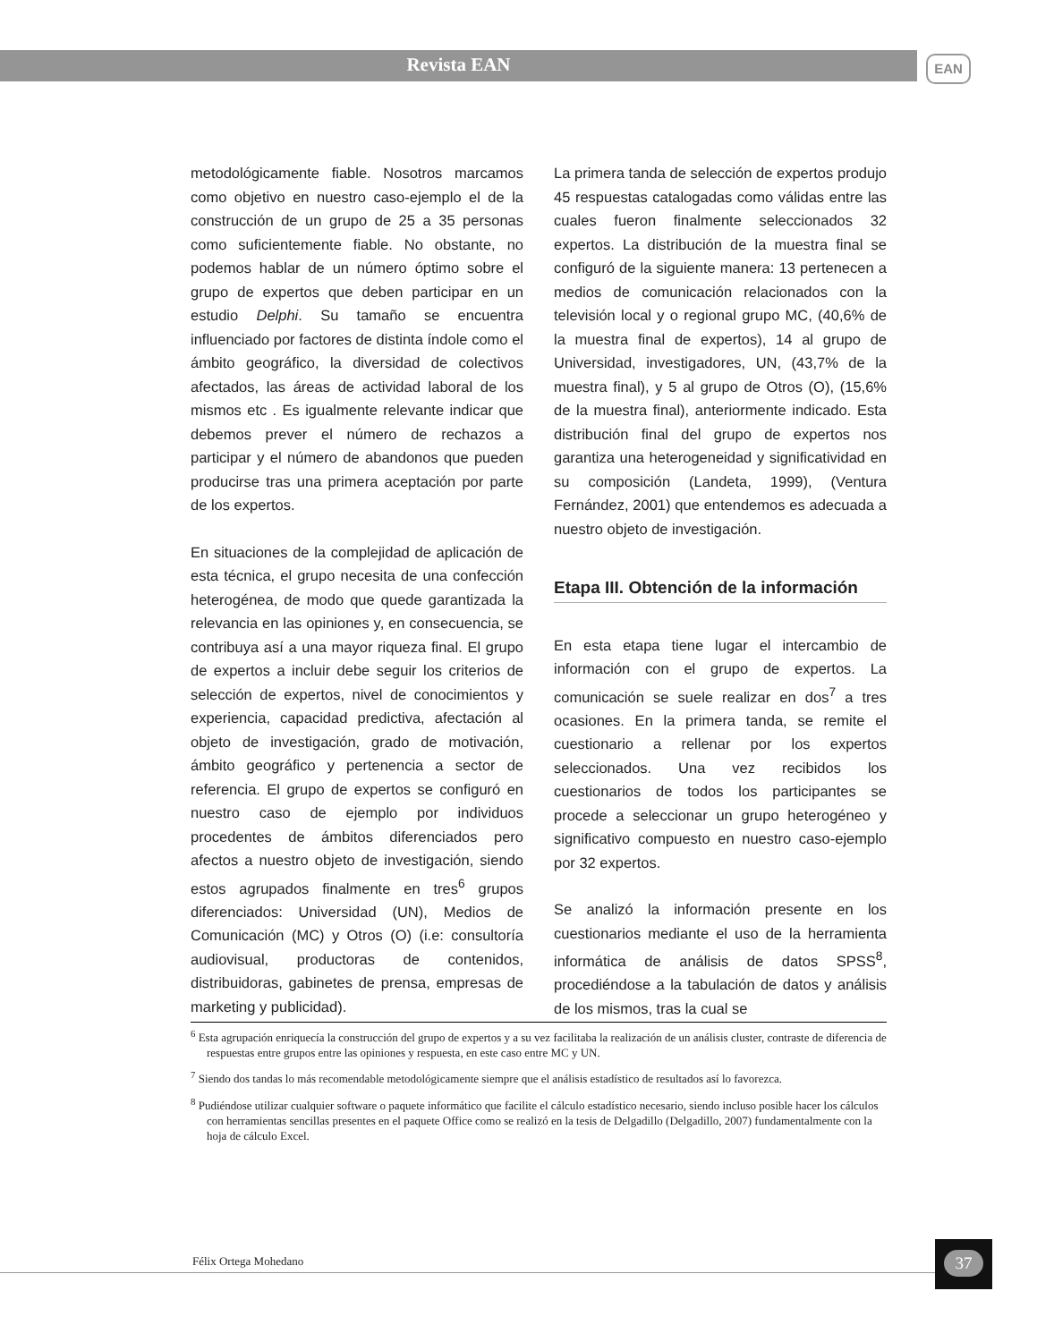Revista EAN
EAN
metodológicamente fiable. Nosotros marcamos como objetivo en nuestro caso-ejemplo el de la construcción de un grupo de 25 a 35 personas como suficientemente fiable. No obstante, no podemos hablar de un número óptimo sobre el grupo de expertos que deben participar en un estudio Delphi. Su tamaño se encuentra influenciado por factores de distinta índole como el ámbito geográfico, la diversidad de colectivos afectados, las áreas de actividad laboral de los mismos etc . Es igualmente relevante indicar que debemos prever el número de rechazos a participar y el número de abandonos que pueden producirse tras una primera aceptación por parte de los expertos.
En situaciones de la complejidad de aplicación de esta técnica, el grupo necesita de una confección heterogénea, de modo que quede garantizada la relevancia en las opiniones y, en consecuencia, se contribuya así a una mayor riqueza final. El grupo de expertos a incluir debe seguir los criterios de selección de expertos, nivel de conocimientos y experiencia, capacidad predictiva, afectación al objeto de investigación, grado de motivación, ámbito geográfico y pertenencia a sector de referencia. El grupo de expertos se configuró en nuestro caso de ejemplo por individuos procedentes de ámbitos diferenciados pero afectos a nuestro objeto de investigación, siendo estos agrupados finalmente en tres<sup>6</sup> grupos diferenciados: Universidad (UN), Medios de Comunicación (MC) y Otros (O) (i.e: consultoría audiovisual, productoras de contenidos, distribuidoras, gabinetes de prensa, empresas de marketing y publicidad).
La primera tanda de selección de expertos produjo 45 respuestas catalogadas como válidas entre las cuales fueron finalmente seleccionados 32 expertos. La distribución de la muestra final se configuró de la siguiente manera: 13 pertenecen a medios de comunicación relacionados con la televisión local y o regional grupo MC, (40,6% de la muestra final de expertos), 14 al grupo de Universidad, investigadores, UN, (43,7% de la muestra final), y 5 al grupo de Otros (O), (15,6% de la muestra final), anteriormente indicado. Esta distribución final del grupo de expertos nos garantiza una heterogeneidad y significatividad en su composición (Landeta, 1999), (Ventura Fernández, 2001) que entendemos es adecuada a nuestro objeto de investigación.
Etapa III. Obtención de la información
En esta etapa tiene lugar el intercambio de información con el grupo de expertos. La comunicación se suele realizar en dos<sup>7</sup> a tres ocasiones. En la primera tanda, se remite el cuestionario a rellenar por los expertos seleccionados. Una vez recibidos los cuestionarios de todos los participantes se procede a seleccionar un grupo heterogéneo y significativo compuesto en nuestro caso-ejemplo por 32 expertos.
Se analizó la información presente en los cuestionarios mediante el uso de la herramienta informática de análisis de datos SPSS<sup>8</sup>, procediéndose a la tabulación de datos y análisis de los mismos, tras la cual se
<sup>6</sup> Esta agrupación enriquecía la construcción del grupo de expertos y a su vez facilitaba la realización de un análisis cluster, contraste de diferencia de respuestas entre grupos entre las opiniones y respuesta, en este caso entre MC y UN.
<sup>7</sup> Siendo dos tandas lo más recomendable metodológicamente siempre que el análisis estadístico de resultados así lo favorezca.
<sup>8</sup> Pudiéndose utilizar cualquier software o paquete informático que facilite el cálculo estadístico necesario, siendo incluso posible hacer los cálculos con herramientas sencillas presentes en el paquete Office como se realizó en la tesis de Delgadillo (Delgadillo, 2007) fundamentalmente con la hoja de cálculo Excel.
Félix Ortega Mohedano
37